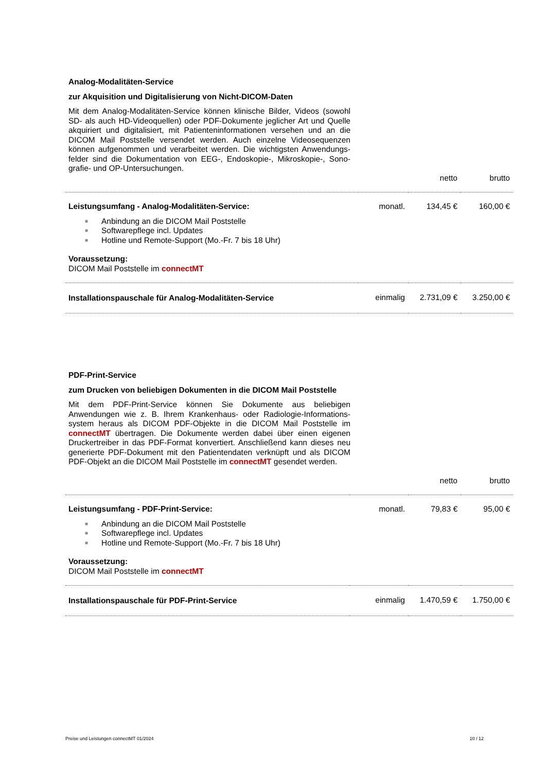Analog-Modalitäten-Service
zur Akquisition und Digitalisierung von Nicht-DICOM-Daten
Mit dem Analog-Modalitäten-Service können klinische Bilder, Videos (sowohl SD- als auch HD-Videoquellen) oder PDF-Dokumente jeglicher Art und Quelle akquiriert und digitalisiert, mit Patienteninformationen versehen und an die DICOM Mail Poststelle versendet werden. Auch einzelne Videosequenzen können aufgenommen und verarbeitet werden. Die wichtigsten Anwendungs-felder sind die Dokumentation von EEG-, Endoskopie-, Mikroskopie-, Sono-grafie- und OP-Untersuchungen.
| | | netto | brutto |
| Leistungsumfang - Analog-Modalitäten-Service: | monatl. | 134,45 € | 160,00 € |
| ■ Anbindung an die DICOM Mail Poststelle ■ Softwarepflege incl. Updates ■ Hotline und Remote-Support (Mo.-Fr. 7 bis 18 Uhr) Voraussetzung: DICOM Mail Poststelle im connectMT | | | |
| Installationspauschale für Analog-Modalitäten-Service | einmalig | 2.731,09 € | 3.250,00 € |
PDF-Print-Service
zum Drucken von beliebigen Dokumenten in die DICOM Mail Poststelle
Mit dem PDF-Print-Service können Sie Dokumente aus beliebigen Anwendungen wie z. B. Ihrem Krankenhaus- oder Radiologie-Informations-system heraus als DICOM PDF-Objekte in die DICOM Mail Poststelle im connectMT übertragen. Die Dokumente werden dabei über einen eigenen Druckertreiber in das PDF-Format konvertiert. Anschließend kann dieses neu generierte PDF-Dokument mit den Patientendaten verknüpft und als DICOM PDF-Objekt an die DICOM Mail Poststelle im connectMT gesendet werden.
| | | netto | brutto |
| Leistungsumfang - PDF-Print-Service: | monatl. | 79,83 € | 95,00 € |
| ■ Anbindung an die DICOM Mail Poststelle ■ Softwarepflege incl. Updates ■ Hotline und Remote-Support (Mo.-Fr. 7 bis 18 Uhr) Voraussetzung: DICOM Mail Poststelle im connectMT | | | |
| Installationspauschale für PDF-Print-Service | einmalig | 1.470,59 € | 1.750,00 € |
Preise und Leistungen connectMT 01/2024 10 / 12